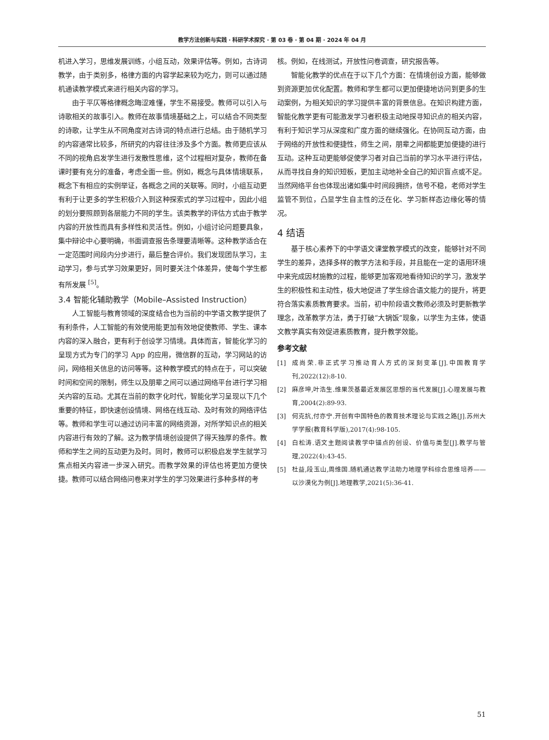教学方法创新与实践 · 科研学术探究 · 第 03 卷 · 第 04 期 · 2024 年 04 月
机进入学习，思维发展训练，小组互动，效果评估等。例如，古诗词教学，由于类别多，格律方面的内容学起来较为吃力，则可以通过随机通读教学模式来进行相关内容的学习。
由于平仄等格律概念晦涩难懂，学生不易接受。教师可以引入与诗歌相关的故事引入。教师在故事情境基础之上，可以结合不同类型的诗歌，让学生从不同角度对古诗词的特点进行总结。由于随机学习的内容通常比较多，所研究的内容往往涉及多个方面。教师更应该从不同的视角启发学生进行发散性思维，这个过程相对复杂，教师在备课时要有充分的准备，考虑全面一些。例如，概念与具体情境联系，概念下有相应的实例举证，各概念之间的关联等。同时，小组互动更有利于让更多的学生积极介入到这种探索式的学习过程中，因此小组的划分要照顾到各层能力不同的学生。该类教学的评估方式由于教学内容的开放性而具有多样性和灵活性。例如，小组讨论问题要具象，集中辩论中心要明确，书面调查报告条理要清晰等。这种教学适合在一定范围时间段内分步进行，最后整合评价。我们发现团队学习，主动学习，参与式学习效果更好，同时要关注个体差异，使每个学生都有所发展 <sup>[5]</sup>。
3.4 智能化辅助教学（Mobile–Assisted Instruction）
人工智能与教育领域的深度结合也为当前的中学语文教学提供了有利条件，人工智能的有效使用能更加有效地促使教师、学生、课本内容的深入融合，更有利于创设学习情境。具体而言，智能化学习的呈现方式为专门的学习 App 的应用，微信群的互动，学习网站的访问，网络相关信息的访问等等。这种教学模式的特点在于，可以突破时间和空间的限制，师生以及朋辈之间可以通过网络平台进行学习相关内容的互动。尤其在当前的数字化时代，智能化学习呈现以下几个重要的特征，即快速创设情境、网络在线互动、及时有效的网络评估等。教师和学生可以通过访问丰富的网络资源，对所学知识点的相关内容进行有效的了解。这为教学情境创设提供了得天独厚的条件。教师和学生之间的互动更为及时。同时，教师可以积极启发学生就学习焦点相关内容进一步深入研究。而教学效果的评估也将更加方便快捷。教师可以结合网络问卷来对学生的学习效果进行多种多样的考
核。例如，在线测试，开放性问卷调查，研究报告等。
智能化教学的优点在于以下几个方面：在情境创设方面，能够做到资源更加优化配置。教师和学生都可以更加便捷地访问到更多的生动案例，为相关知识的学习提供丰富的背景信息。在知识构建方面，智能化教学更有可能激发学习者积极主动地探寻知识点的相关内容，有利于知识学习从深度和广度方面的继续强化。在协同互动方面，由于网络的开放性和便捷性，师生之间，朋辈之间都能更加便捷的进行互动。这种互动更能够促使学习者对自己当前的学习水平进行评估，从而寻找自身的知识短板，更加主动地补全自己的知识盲点或不足。当然网络平台也体现出诸如集中时间段拥挤，信号不稳，老师对学生监管不到位，凸显学生自主性的泛在化、学习新样态边缘化等的情况。
4 结语
基于核心素养下的中学语文课堂教学模式的改变，能够针对不同学生的差异，选择多样的教学方法和手段，并且能在一定的语用环境中来完成因材施教的过程，能够更加客观地看待知识的学习，激发学生的积极性和主动性，极大地促进了学生综合语文能力的提升，将更符合落实素质教育要求。当前，初中阶段语文教师必须及时更新教学理念，改革教学方法，勇于打破“大锅饭”现象，以学生为主体，使语文教学真实有效促进素质教育，提升教学效能。
参考文献
[1] 成尚荣.非正式学习推动育人方式的深刻变革[J].中国教育学刊,2022(12):8-10.
[2] 麻彦坤,叶浩生.维果茨基最近发展区思想的当代发展[J].心理发展与教育,2004(2):89-93.
[3] 何克抗,付亦宁.开创有中国特色的教育技术理论与实践之路[J].苏州大学学报(教育科学版),2017(4):98-105.
[4] 白松涛.语文主题阅读教学中锚点的创设、价值与类型[J].教学与管理,2022(4):43-45.
[5] 杜益,段玉山,周维国.随机通达教学法助力地理学科综合思维培养——以沙漠化为例[J].地理教学,2021(5):36-41.
51